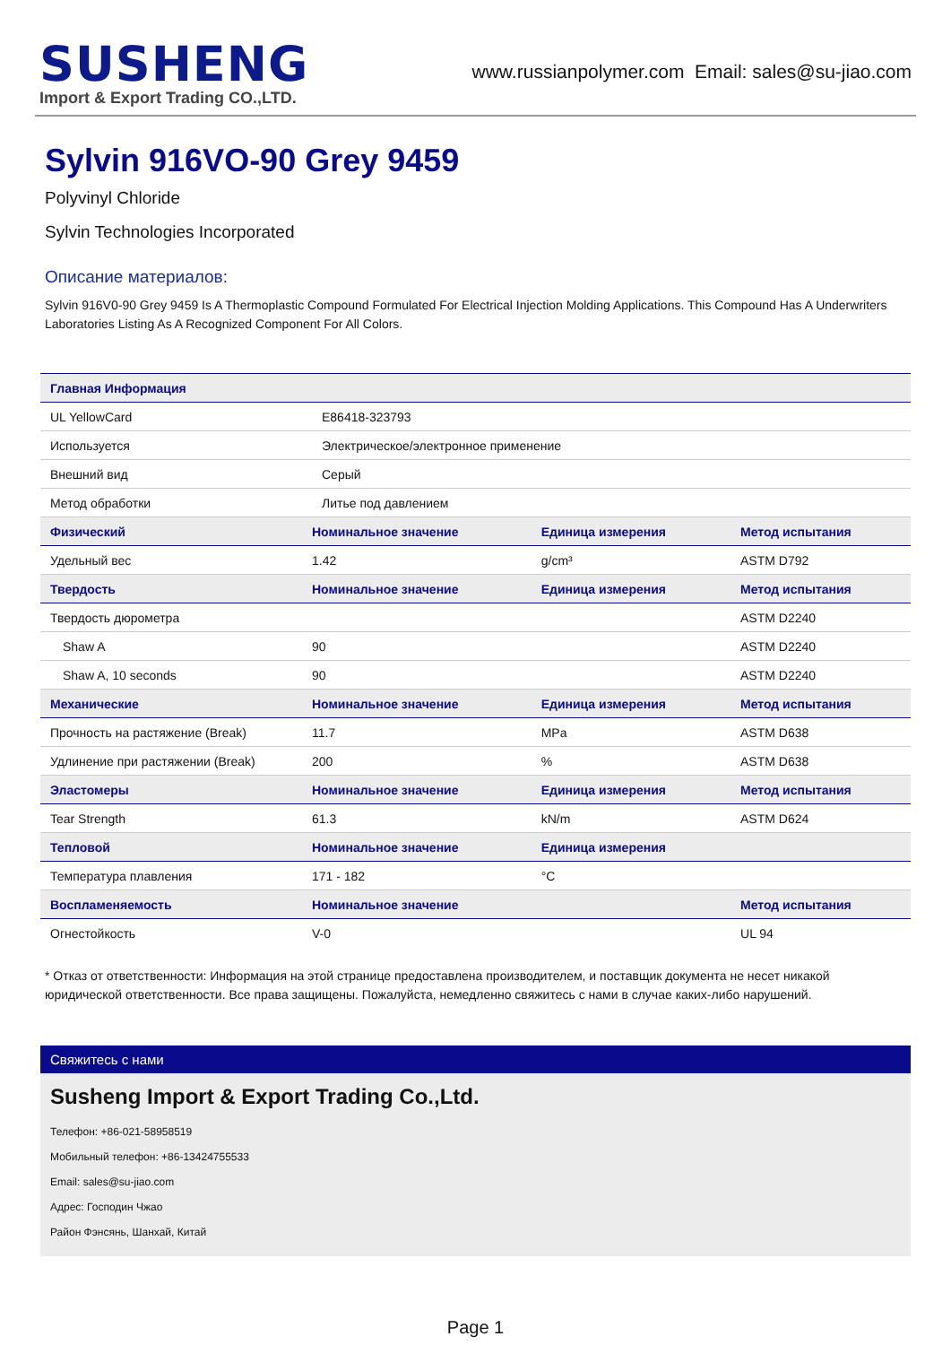SUSHENG
Import & Export Trading CO.,LTD.
www.russianpolymer.com Email: sales@su-jiao.com
Sylvin 916VO-90 Grey 9459
Polyvinyl Chloride
Sylvin Technologies Incorporated
Описание материалов:
Sylvin 916V0-90 Grey 9459 Is A Thermoplastic Compound Formulated For Electrical Injection Molding Applications. This Compound Has A Underwriters Laboratories Listing As A Recognized Component For All Colors.
| Главная Информация | | | |
| --- | --- | --- | --- |
| UL YellowCard | E86418-323793 | | |
| Используется | Электрическое/электронное применение | | |
| Внешний вид | Серый | | |
| Метод обработки | Литье под давлением | | |
| Физический | Номинальное значение | Единица измерения | Метод испытания |
| Удельный вес | 1.42 | g/cm³ | ASTM D792 |
| Твердость | Номинальное значение | Единица измерения | Метод испытания |
| Твердость дюрометра | | | ASTM D2240 |
| Shaw A | 90 | | ASTM D2240 |
| Shaw A, 10 seconds | 90 | | ASTM D2240 |
| Механические | Номинальное значение | Единица измерения | Метод испытания |
| Прочность на растяжение (Break) | 11.7 | MPa | ASTM D638 |
| Удлинение при растяжении (Break) | 200 | % | ASTM D638 |
| Эластомеры | Номинальное значение | Единица измерения | Метод испытания |
| Tear Strength | 61.3 | kN/m | ASTM D624 |
| Тепловой | Номинальное значение | Единица измерения | |
| Температура плавления | 171 - 182 | °C | |
| Воспламеняемость | Номинальное значение | | Метод испытания |
| Огнестойкость | V-0 | | UL 94 |
* Отказ от ответственности: Информация на этой странице предоставлена производителем, и поставщик документа не несет никакой юридической ответственности. Все права защищены. Пожалуйста, немедленно свяжитесь с нами в случае каких-либо нарушений.
Свяжитесь с нами
Susheng Import & Export Trading Co.,Ltd.
Телефон: +86-021-58958519
Мобильный телефон: +86-13424755533
Email: sales@su-jiao.com
Адрес: Господин Чжао
Район Фэнсянь, Шанхай, Китай
Page 1